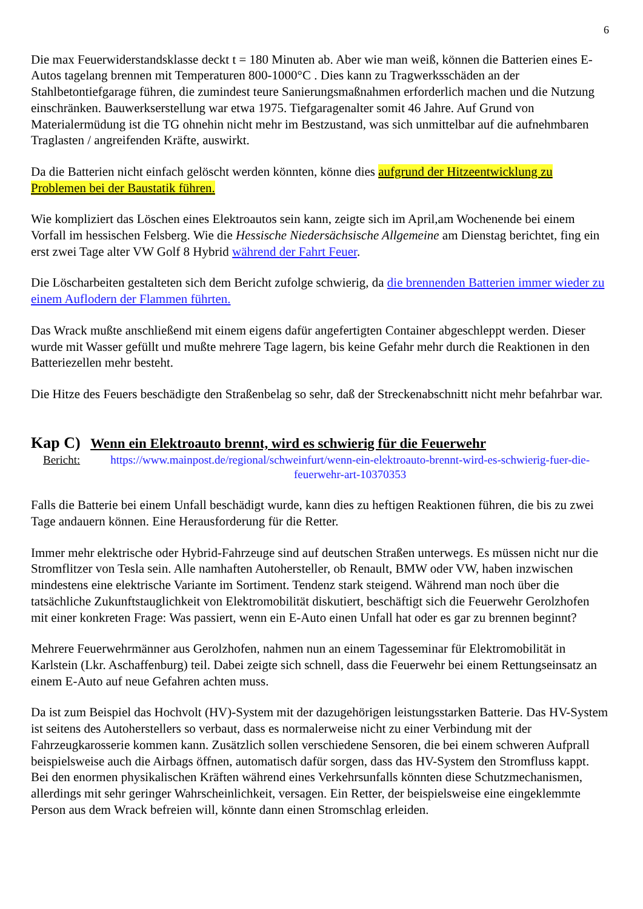6
Die max Feuerwiderstandsklasse deckt t = 180 Minuten ab. Aber wie man weiß, können die Batterien eines E-Autos tagelang brennen mit Temperaturen 800-1000°C . Dies kann zu Tragwerksschäden an der Stahlbetontiefgarage führen, die zumindest teure Sanierungsmaßnahmen erforderlich machen und die Nutzung einschränken. Bauwerkserstellung war etwa 1975. Tiefgaragenalter somit 46 Jahre. Auf Grund von Materialermüdung ist die TG ohnehin nicht mehr im Bestzustand, was sich unmittelbar auf die aufnehmbaren Traglasten / angreifenden Kräfte, auswirkt.
Da die Batterien nicht einfach gelöscht werden könnten, könne dies aufgrund der Hitzeentwicklung zu Problemen bei der Baustatik führen.
Wie kompliziert das Löschen eines Elektroautos sein kann, zeigte sich im April,am Wochenende bei einem Vorfall im hessischen Felsberg. Wie die Hessische Niedersächsische Allgemeine am Dienstag berichtet, fing ein erst zwei Tage alter VW Golf 8 Hybrid während der Fahrt Feuer.
Die Löscharbeiten gestalteten sich dem Bericht zufolge schwierig, da die brennenden Batterien immer wieder zu einem Auflodern der Flammen führten.
Das Wrack mußte anschließend mit einem eigens dafür angefertigten Container abgeschleppt werden. Dieser wurde mit Wasser gefüllt und mußte mehrere Tage lagern, bis keine Gefahr mehr durch die Reaktionen in den Batteriezellen mehr besteht.
Die Hitze des Feuers beschädigte den Straßenbelag so sehr, daß der Streckenabschnitt nicht mehr befahrbar war.
Kap C) Wenn ein Elektroauto brennt, wird es schwierig für die Feuerwehr
Bericht: https://www.mainpost.de/regional/schweinfurt/wenn-ein-elektroauto-brennt-wird-es-schwierig-fuer-die-feuerwehr-art-10370353
Falls die Batterie bei einem Unfall beschädigt wurde, kann dies zu heftigen Reaktionen führen, die bis zu zwei Tage andauern können. Eine Herausforderung für die Retter.
Immer mehr elektrische oder Hybrid-Fahrzeuge sind auf deutschen Straßen unterwegs. Es müssen nicht nur die Stromflitzer von Tesla sein. Alle namhaften Autohersteller, ob Renault, BMW oder VW, haben inzwischen mindestens eine elektrische Variante im Sortiment. Tendenz stark steigend. Während man noch über die tatsächliche Zukunftstauglichkeit von Elektromobilität diskutiert, beschäftigt sich die Feuerwehr Gerolzhofen mit einer konkreten Frage: Was passiert, wenn ein E-Auto einen Unfall hat oder es gar zu brennen beginnt?
Mehrere Feuerwehrmänner aus Gerolzhofen, nahmen nun an einem Tagesseminar für Elektromobilität in Karlstein (Lkr. Aschaffenburg) teil. Dabei zeigte sich schnell, dass die Feuerwehr bei einem Rettungseinsatz an einem E-Auto auf neue Gefahren achten muss.
Da ist zum Beispiel das Hochvolt (HV)-System mit der dazugehörigen leistungsstarken Batterie. Das HV-System ist seitens des Autoherstellers so verbaut, dass es normalerweise nicht zu einer Verbindung mit der Fahrzeugkarosserie kommen kann. Zusätzlich sollen verschiedene Sensoren, die bei einem schweren Aufprall beispielsweise auch die Airbags öffnen, automatisch dafür sorgen, dass das HV-System den Stromfluss kappt. Bei den enormen physikalischen Kräften während eines Verkehrsunfalls könnten diese Schutzmechanismen, allerdings mit sehr geringer Wahrscheinlichkeit, versagen. Ein Retter, der beispielsweise eine eingeklemmte Person aus dem Wrack befreien will, könnte dann einen Stromschlag erleiden.